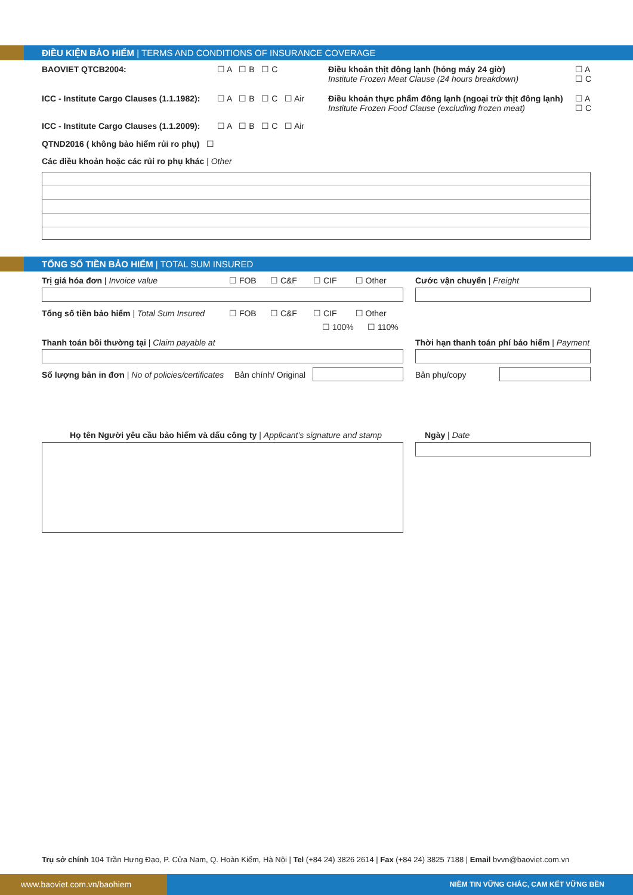ĐIỀU KIỆN BẢO HIỂM | TERMS AND CONDITIONS OF INSURANCE COVERAGE
BAOVIET QTCB2004: ☐ A ☐ B ☐ C
Điều khoản thịt đông lạnh (hỏng máy 24 giờ)
Institute Frozen Meat Clause (24 hours breakdown)
☐ A
☐ C
ICC - Institute Cargo Clauses (1.1.1982): ☐ A ☐ B ☐ C ☐ Air
Điều khoản thực phẩm đông lạnh (ngoại trừ thịt đông lạnh)
Institute Frozen Food Clause (excluding frozen meat)
☐ A
☐ C
ICC - Institute Cargo Clauses (1.1.2009): ☐ A ☐ B ☐ C ☐ Air
QTND2016 ( không bảo hiểm rủi ro phụ) ☐
Các điều khoản hoặc các rủi ro phụ khác | Other
TỔNG SỐ TIỀN BẢO HIỂM | TOTAL SUM INSURED
Trị giá hóa đơn | Invoice value ☐ FOB ☐ C&F ☐ CIF ☐ Other Cước vận chuyển | Freight
Tổng số tiền bảo hiểm | Total Sum Insured ☐ FOB ☐ C&F ☐ CIF ☐ Other
☐ 100% ☐ 110%
Thanh toán bồi thường tại | Claim payable at Thời hạn thanh toán phí bảo hiểm | Payment
Số lượng bản in đơn | No of policies/certificates Bản chính/ Original Bản phụ/copy
Họ tên Người yêu cầu bảo hiểm và dấu công ty | Applicant’s signature and stamp Ngày | Date
Trụ sở chính 104 Trần Hưng Đạo, P. Cửa Nam, Q. Hoàn Kiếm, Hà Nội | Tel (+84 24) 3826 2614 | Fax (+84 24) 3825 7188 | Email bvvn@baoviet.com.vn
www.baoviet.com.vn/baohiem NIỀM TIN VỮNG CHẮC, CAM KẾT VỮNG BỀN